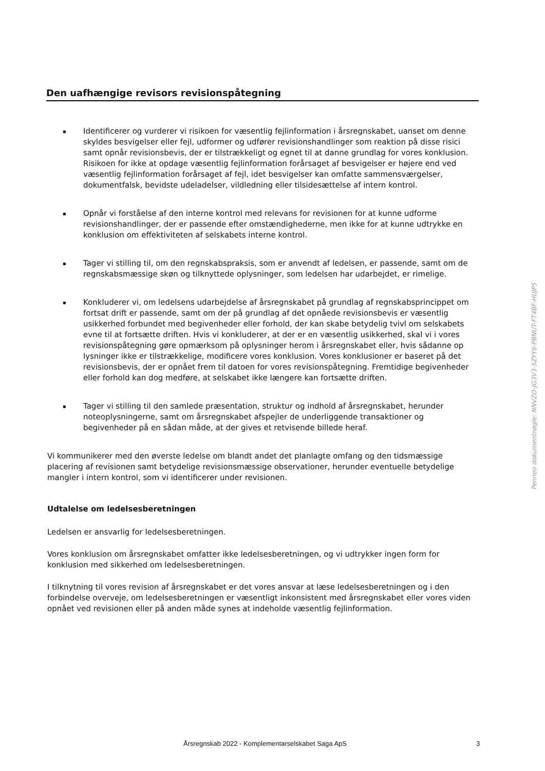Den uafhængige revisors revisionspåtegning
▪ Identificerer og vurderer vi risikoen for væsentlig fejlinformation i årsregnskabet, uanset om denne skyldes besvigelser eller fejl, udformer og udfører revisionshandlinger som reaktion på disse risici samt opnår revisionsbevis, der er tilstrækkeligt og egnet til at danne grundlag for vores konklusion. Risikoen for ikke at opdage væsentlig fejlinformation forårsaget af besvigelser er højere end ved væsentlig fejlinformation forårsaget af fejl, idet besvigelser kan omfatte sammensværgelser, dokumentfalsk, bevidste udeladelser, vildledning eller tilsidesættelse af intern kontrol.
▪ Opnår vi forståelse af den interne kontrol med relevans for revisionen for at kunne udforme revisionshandlinger, der er passende efter omstændighederne, men ikke for at kunne udtrykke en konklusion om effektiviteten af selskabets interne kontrol.
▪ Tager vi stilling til, om den regnskabspraksis, som er anvendt af ledelsen, er passende, samt om de regnskabsmæssige skøn og tilknyttede oplysninger, som ledelsen har udarbejdet, er rimelige.
▪ Konkluderer vi, om ledelsens udarbejdelse af årsregnskabet på grundlag af regnskabsprincippet om fortsat drift er passende, samt om der på grundlag af det opnåede revisionsbevis er væsentlig usikkerhed forbundet med begivenheder eller forhold, der kan skabe betydelig tvivl om selskabets evne til at fortsætte driften. Hvis vi konkluderer, at der er en væsentlig usikkerhed, skal vi i vores revisionspåtegning gøre opmærksom på oplysninger herom i årsregnskabet eller, hvis sådanne op lysninger ikke er tilstrækkelige, modificere vores konklusion. Vores konklusioner er baseret på det revisionsbevis, der er opnået frem til datoen for vores revisionspåtegning. Fremtidige begivenheder eller forhold kan dog medføre, at selskabet ikke længere kan fortsætte driften.
▪ Tager vi stilling til den samlede præsentation, struktur og indhold af årsregnskabet, herunder noteoplysningerne, samt om årsregnskabet afspejler de underliggende transaktioner og begivenheder på en sådan måde, at der gives et retvisende billede heraf.
Vi kommunikerer med den øverste ledelse om blandt andet det planlagte omfang og den tidsmæssige placering af revisionen samt betydelige revisionsmæssige observationer, herunder eventuelle betydelige mangler i intern kontrol, som vi identificerer under revisionen.
Udtalelse om ledelsesberetningen
Ledelsen er ansvarlig for ledelsesberetningen.
Vores konklusion om årsregnskabet omfatter ikke ledelsesberetningen, og vi udtrykker ingen form for konklusion med sikkerhed om ledelsesberetningen.
I tilknytning til vores revision af årsregnskabet er det vores ansvar at læse ledelsesberetningen og i den forbindelse overveje, om ledelsesberetningen er væsentligt inkonsistent med årsregnskabet eller vores viden opnået ved revisionen eller på anden måde synes at indeholde væsentlig fejlinformation.
Penneo dokumentnøgle: NNVZO-JG3V3-5ZYY6-PBNUT-FT4BF-HUJP5
Årsregnskab 2022 - Komplementarselskabet Saga ApS 3